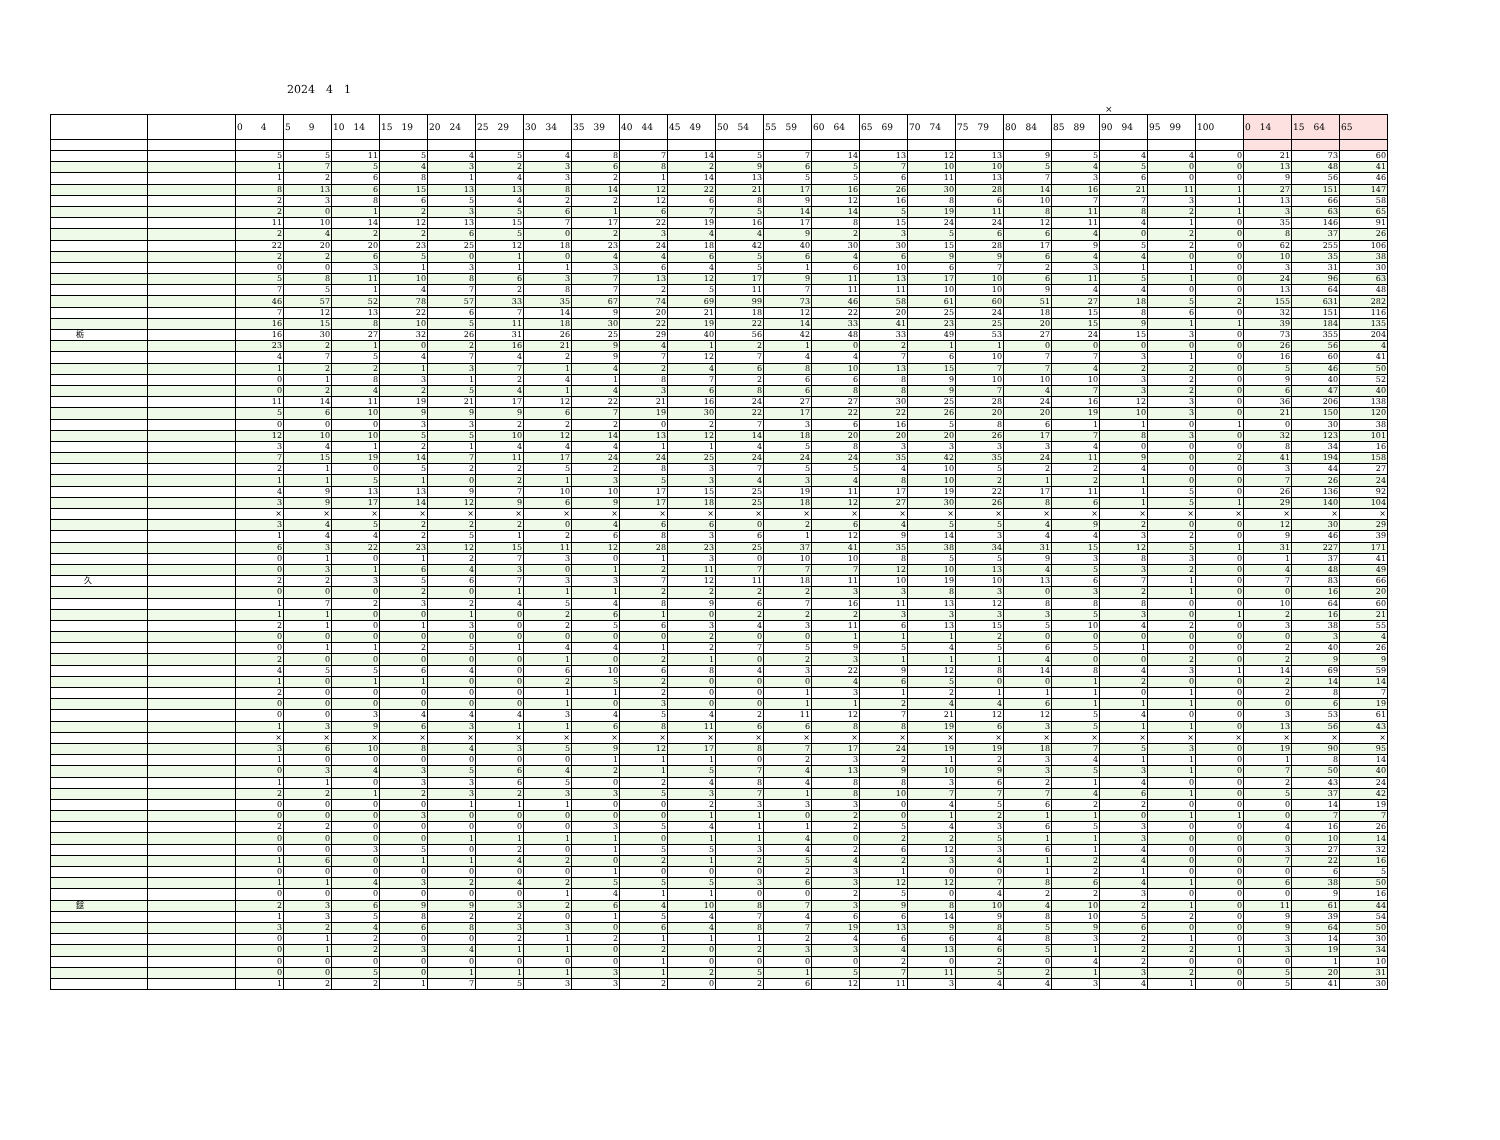2024　4　1
×
| | | 0 4 | 5 9 | 10 14 | 15 19 | 20 24 | 25 29 | 30 34 | 35 39 | 40 44 | 45 49 | 50 54 | 55 59 | 60 64 | 65 69 | 70 74 | 75 79 | 80 84 | 85 89 | 90 94 | 95 99 | 100 | 0 14 | 15 64 | 65 |
| --- | --- | --- | --- | --- | --- | --- | --- | --- | --- | --- | --- | --- | --- | --- | --- | --- | --- | --- | --- | --- | --- | --- | --- | --- | --- |
| | | 5 | 5 | 11 | 5 | 4 | 5 | 4 | 8 | 7 | 14 | 5 | 7 | 14 | 13 | 12 | 13 | 9 | 5 | 4 | 4 | 0 | 21 | 73 | 60 |
| | | 1 | 7 | 5 | 4 | 3 | 2 | 3 | 6 | 8 | 2 | 9 | 6 | 5 | 7 | 10 | 10 | 5 | 4 | 5 | 0 | 0 | 13 | 48 | 41 |
| | | 1 | 2 | 6 | 8 | 1 | 4 | 3 | 2 | 1 | 14 | 13 | 5 | 5 | 6 | 11 | 13 | 7 | 3 | 6 | 0 | 0 | 9 | 56 | 46 |
| | | 8 | 13 | 6 | 15 | 13 | 13 | 8 | 14 | 12 | 22 | 21 | 17 | 16 | 26 | 30 | 28 | 14 | 16 | 21 | 11 | 1 | 27 | 151 | 147 |
| | | 2 | 3 | 8 | 6 | 5 | 4 | 2 | 2 | 12 | 6 | 8 | 9 | 12 | 16 | 8 | 6 | 10 | 7 | 7 | 3 | 1 | 13 | 66 | 58 |
| | | 2 | 0 | 1 | 2 | 3 | 5 | 6 | 1 | 6 | 7 | 5 | 14 | 14 | 5 | 19 | 11 | 8 | 11 | 8 | 2 | 1 | 3 | 63 | 65 |
| | | 11 | 10 | 14 | 12 | 13 | 15 | 7 | 17 | 22 | 19 | 16 | 17 | 8 | 15 | 24 | 24 | 12 | 11 | 4 | 1 | 0 | 35 | 146 | 91 |
| | | 2 | 4 | 2 | 2 | 6 | 5 | 0 | 2 | 3 | 4 | 4 | 9 | 2 | 3 | 5 | 6 | 6 | 4 | 0 | 2 | 0 | 8 | 37 | 26 |
| | | 22 | 20 | 20 | 23 | 25 | 12 | 18 | 23 | 24 | 18 | 42 | 40 | 30 | 30 | 15 | 28 | 17 | 9 | 5 | 2 | 0 | 62 | 255 | 106 |
| | | 2 | 2 | 6 | 5 | 0 | 1 | 0 | 4 | 4 | 6 | 5 | 6 | 4 | 6 | 9 | 9 | 6 | 4 | 4 | 0 | 0 | 10 | 35 | 38 |
| | | 0 | 0 | 3 | 1 | 3 | 1 | 1 | 3 | 6 | 4 | 5 | 1 | 6 | 10 | 6 | 7 | 2 | 3 | 1 | 1 | 0 | 3 | 31 | 30 |
| | | 5 | 8 | 11 | 10 | 8 | 6 | 3 | 7 | 13 | 12 | 17 | 9 | 11 | 13 | 17 | 10 | 6 | 11 | 5 | 1 | 0 | 24 | 96 | 63 |
| | | 7 | 5 | 1 | 4 | 7 | 2 | 8 | 7 | 2 | 5 | 11 | 7 | 11 | 11 | 10 | 10 | 9 | 4 | 4 | 0 | 0 | 13 | 64 | 48 |
| | | 46 | 57 | 52 | 78 | 57 | 33 | 35 | 67 | 74 | 69 | 99 | 73 | 46 | 58 | 61 | 60 | 51 | 27 | 18 | 5 | 2 | 155 | 631 | 282 |
| | | 7 | 12 | 13 | 22 | 6 | 7 | 14 | 9 | 20 | 21 | 18 | 12 | 22 | 20 | 25 | 24 | 18 | 15 | 8 | 6 | 0 | 32 | 151 | 116 |
| | | 16 | 15 | 8 | 10 | 5 | 11 | 18 | 30 | 22 | 19 | 22 | 14 | 33 | 41 | 23 | 25 | 20 | 15 | 9 | 1 | 1 | 39 | 184 | 135 |
| 栃 | | 16 | 30 | 27 | 32 | 26 | 31 | 26 | 25 | 29 | 40 | 56 | 42 | 48 | 33 | 49 | 53 | 27 | 24 | 15 | 3 | 0 | 73 | 355 | 204 |
| | | 23 | 2 | 1 | 0 | 2 | 16 | 21 | 9 | 4 | 1 | 2 | 1 | 0 | 2 | 1 | 1 | 0 | 0 | 0 | 0 | 0 | 26 | 56 | 4 |
| | | 4 | 7 | 5 | 4 | 7 | 4 | 2 | 9 | 7 | 12 | 7 | 4 | 4 | 7 | 6 | 10 | 7 | 7 | 3 | 1 | 0 | 16 | 60 | 41 |
| | | 1 | 2 | 2 | 1 | 3 | 7 | 1 | 4 | 2 | 4 | 6 | 8 | 10 | 13 | 15 | 7 | 7 | 4 | 2 | 2 | 0 | 5 | 46 | 50 |
| | | 0 | 1 | 8 | 3 | 1 | 2 | 4 | 1 | 8 | 7 | 2 | 6 | 6 | 8 | 9 | 10 | 10 | 10 | 3 | 2 | 0 | 9 | 40 | 52 |
| | | 0 | 2 | 4 | 2 | 5 | 4 | 1 | 4 | 3 | 6 | 8 | 6 | 8 | 8 | 9 | 7 | 4 | 7 | 3 | 2 | 0 | 6 | 47 | 40 |
| | | 11 | 14 | 11 | 19 | 21 | 17 | 12 | 22 | 21 | 16 | 24 | 27 | 27 | 30 | 25 | 28 | 24 | 16 | 12 | 3 | 0 | 36 | 206 | 138 |
| | | 5 | 6 | 10 | 9 | 9 | 9 | 6 | 7 | 19 | 30 | 22 | 17 | 22 | 22 | 26 | 20 | 20 | 19 | 10 | 3 | 0 | 21 | 150 | 120 |
| | | 0 | 0 | 0 | 3 | 3 | 2 | 2 | 2 | 0 | 2 | 7 | 3 | 6 | 16 | 5 | 8 | 6 | 1 | 1 | 0 | 1 | 0 | 30 | 38 |
| | | 12 | 10 | 10 | 5 | 5 | 10 | 12 | 14 | 13 | 12 | 14 | 18 | 20 | 20 | 20 | 26 | 17 | 7 | 8 | 3 | 0 | 32 | 123 | 101 |
| | | 3 | 4 | 1 | 2 | 1 | 4 | 4 | 4 | 1 | 1 | 4 | 5 | 8 | 3 | 3 | 3 | 3 | 4 | 0 | 0 | 0 | 8 | 34 | 16 |
| | | 7 | 15 | 19 | 14 | 7 | 11 | 17 | 24 | 24 | 25 | 24 | 24 | 24 | 35 | 42 | 35 | 24 | 11 | 9 | 0 | 2 | 41 | 194 | 158 |
| | | 2 | 1 | 0 | 5 | 2 | 2 | 5 | 2 | 8 | 3 | 7 | 5 | 5 | 4 | 10 | 5 | 2 | 2 | 4 | 0 | 0 | 3 | 44 | 27 |
| | | 1 | 1 | 5 | 1 | 0 | 2 | 1 | 3 | 5 | 3 | 4 | 3 | 4 | 8 | 10 | 2 | 1 | 2 | 1 | 0 | 0 | 7 | 26 | 24 |
| | | 4 | 9 | 13 | 13 | 9 | 7 | 10 | 10 | 17 | 15 | 25 | 19 | 11 | 17 | 19 | 22 | 17 | 11 | 1 | 5 | 0 | 26 | 136 | 92 |
| | | 3 | 9 | 17 | 14 | 12 | 9 | 6 | 9 | 17 | 18 | 25 | 18 | 12 | 27 | 30 | 26 | 8 | 6 | 1 | 5 | 1 | 29 | 140 | 104 |
| | | × | × | × | × | × | × | × | × | × | × | × | × | × | × | × | × | × | × | × | × | × | × | × | × |
| | | 3 | 4 | 5 | 2 | 2 | 2 | 0 | 4 | 6 | 6 | 0 | 2 | 6 | 4 | 5 | 5 | 4 | 9 | 2 | 0 | 0 | 12 | 30 | 29 |
| | | 1 | 4 | 4 | 2 | 5 | 1 | 2 | 6 | 8 | 3 | 6 | 1 | 12 | 9 | 14 | 3 | 4 | 4 | 3 | 2 | 0 | 9 | 46 | 39 |
| | | 6 | 3 | 22 | 23 | 12 | 15 | 11 | 12 | 28 | 23 | 25 | 37 | 41 | 35 | 38 | 34 | 31 | 15 | 12 | 5 | 1 | 31 | 227 | 171 |
| | | 0 | 1 | 0 | 1 | 2 | 7 | 3 | 0 | 1 | 3 | 0 | 10 | 10 | 8 | 5 | 5 | 9 | 3 | 8 | 3 | 0 | 1 | 37 | 41 |
| | | 0 | 3 | 1 | 6 | 4 | 3 | 0 | 1 | 2 | 11 | 7 | 7 | 7 | 12 | 10 | 13 | 4 | 5 | 3 | 2 | 0 | 4 | 48 | 49 |
| 久 | | 2 | 2 | 3 | 5 | 6 | 7 | 3 | 3 | 7 | 12 | 11 | 18 | 11 | 10 | 19 | 10 | 13 | 6 | 7 | 1 | 0 | 7 | 83 | 66 |
| | | 0 | 0 | 0 | 2 | 0 | 1 | 1 | 1 | 2 | 2 | 2 | 2 | 3 | 3 | 8 | 3 | 0 | 3 | 2 | 1 | 0 | 0 | 16 | 20 |
| | | 1 | 7 | 2 | 3 | 2 | 4 | 5 | 4 | 8 | 9 | 6 | 7 | 16 | 11 | 13 | 12 | 8 | 8 | 8 | 0 | 0 | 10 | 64 | 60 |
| | | 1 | 1 | 0 | 0 | 1 | 0 | 2 | 6 | 1 | 0 | 2 | 2 | 2 | 3 | 3 | 3 | 3 | 5 | 3 | 0 | 1 | 2 | 16 | 21 |
| | | 2 | 1 | 0 | 1 | 3 | 0 | 2 | 5 | 6 | 3 | 4 | 3 | 11 | 6 | 13 | 15 | 5 | 10 | 4 | 2 | 0 | 3 | 38 | 55 |
| | | 0 | 0 | 0 | 0 | 0 | 0 | 0 | 0 | 0 | 2 | 0 | 0 | 1 | 1 | 1 | 2 | 0 | 0 | 0 | 0 | 0 | 0 | 3 | 4 |
| | | 0 | 1 | 1 | 2 | 5 | 1 | 4 | 4 | 1 | 2 | 7 | 5 | 9 | 5 | 4 | 5 | 6 | 5 | 1 | 0 | 0 | 2 | 40 | 26 |
| | | 2 | 0 | 0 | 0 | 0 | 0 | 1 | 0 | 2 | 1 | 0 | 2 | 3 | 1 | 1 | 1 | 4 | 0 | 0 | 2 | 0 | 2 | 9 | 9 |
| | | 4 | 5 | 5 | 6 | 4 | 0 | 6 | 10 | 6 | 8 | 4 | 3 | 22 | 9 | 12 | 8 | 14 | 8 | 4 | 3 | 1 | 14 | 69 | 59 |
| | | 1 | 0 | 1 | 1 | 0 | 0 | 2 | 5 | 2 | 0 | 0 | 0 | 4 | 6 | 5 | 0 | 0 | 1 | 2 | 0 | 0 | 2 | 14 | 14 |
| | | 2 | 0 | 0 | 0 | 0 | 0 | 1 | 1 | 2 | 0 | 0 | 1 | 3 | 1 | 2 | 1 | 1 | 1 | 0 | 1 | 0 | 2 | 8 | 7 |
| | | 0 | 0 | 0 | 0 | 0 | 0 | 1 | 0 | 3 | 0 | 0 | 1 | 1 | 2 | 4 | 4 | 6 | 1 | 1 | 1 | 0 | 0 | 6 | 19 |
| | | 0 | 0 | 3 | 4 | 4 | 4 | 3 | 4 | 5 | 4 | 2 | 11 | 12 | 7 | 21 | 12 | 12 | 5 | 4 | 0 | 0 | 3 | 53 | 61 |
| | | 1 | 3 | 9 | 6 | 3 | 1 | 1 | 6 | 8 | 11 | 6 | 6 | 8 | 8 | 19 | 6 | 3 | 5 | 1 | 1 | 0 | 13 | 56 | 43 |
| | | × | × | × | × | × | × | × | × | × | × | × | × | × | × | × | × | × | × | × | × | × | × | × | × |
| | | 3 | 6 | 10 | 8 | 4 | 3 | 5 | 9 | 12 | 17 | 8 | 7 | 17 | 24 | 19 | 19 | 18 | 7 | 5 | 3 | 0 | 19 | 90 | 95 |
| | | 1 | 0 | 0 | 0 | 0 | 0 | 0 | 1 | 1 | 1 | 0 | 2 | 3 | 2 | 1 | 2 | 3 | 4 | 1 | 1 | 0 | 1 | 8 | 14 |
| | | 0 | 3 | 4 | 3 | 5 | 6 | 4 | 2 | 1 | 5 | 7 | 4 | 13 | 9 | 10 | 9 | 3 | 5 | 3 | 1 | 0 | 7 | 50 | 40 |
| | | 1 | 1 | 0 | 3 | 3 | 6 | 5 | 0 | 2 | 4 | 8 | 4 | 8 | 8 | 3 | 6 | 2 | 1 | 4 | 0 | 0 | 2 | 43 | 24 |
| | | 2 | 2 | 1 | 2 | 3 | 2 | 3 | 3 | 5 | 3 | 7 | 1 | 8 | 10 | 7 | 7 | 7 | 4 | 6 | 1 | 0 | 5 | 37 | 42 |
| | | 0 | 0 | 0 | 0 | 1 | 1 | 1 | 0 | 0 | 2 | 3 | 3 | 3 | 0 | 4 | 5 | 6 | 2 | 2 | 0 | 0 | 0 | 14 | 19 |
| | | 0 | 0 | 0 | 3 | 0 | 0 | 0 | 0 | 0 | 1 | 1 | 0 | 2 | 0 | 1 | 2 | 1 | 1 | 0 | 1 | 1 | 0 | 7 | 7 |
| | | 2 | 2 | 0 | 0 | 0 | 0 | 0 | 3 | 5 | 4 | 1 | 1 | 2 | 5 | 4 | 3 | 6 | 5 | 3 | 0 | 0 | 4 | 16 | 26 |
| | | 0 | 0 | 0 | 0 | 1 | 1 | 1 | 1 | 0 | 1 | 1 | 4 | 0 | 2 | 2 | 5 | 1 | 1 | 3 | 0 | 0 | 0 | 10 | 14 |
| | | 0 | 0 | 3 | 5 | 0 | 2 | 0 | 1 | 5 | 5 | 3 | 4 | 2 | 6 | 12 | 3 | 6 | 1 | 4 | 0 | 0 | 3 | 27 | 32 |
| | | 1 | 6 | 0 | 1 | 1 | 4 | 2 | 0 | 2 | 1 | 2 | 5 | 4 | 2 | 3 | 4 | 1 | 2 | 4 | 0 | 0 | 7 | 22 | 16 |
| | | 0 | 0 | 0 | 0 | 0 | 0 | 0 | 1 | 0 | 0 | 0 | 2 | 3 | 1 | 0 | 0 | 1 | 2 | 1 | 0 | 0 | 0 | 6 | 5 |
| | | 1 | 1 | 4 | 3 | 2 | 4 | 2 | 5 | 5 | 5 | 3 | 6 | 3 | 12 | 12 | 7 | 8 | 6 | 4 | 1 | 0 | 6 | 38 | 50 |
| | | 0 | 0 | 0 | 0 | 0 | 0 | 1 | 4 | 1 | 1 | 0 | 0 | 2 | 5 | 0 | 4 | 2 | 2 | 3 | 0 | 0 | 0 | 9 | 16 |
| 鎹 | | 2 | 3 | 6 | 9 | 9 | 3 | 2 | 6 | 4 | 10 | 8 | 7 | 3 | 9 | 8 | 10 | 4 | 10 | 2 | 1 | 0 | 11 | 61 | 44 |
| | | 1 | 3 | 5 | 8 | 2 | 2 | 0 | 1 | 5 | 4 | 7 | 4 | 6 | 6 | 14 | 9 | 8 | 10 | 5 | 2 | 0 | 9 | 39 | 54 |
| | | 3 | 2 | 4 | 6 | 8 | 3 | 3 | 0 | 6 | 4 | 8 | 7 | 19 | 13 | 9 | 8 | 5 | 9 | 6 | 0 | 0 | 9 | 64 | 50 |
| | | 0 | 1 | 2 | 0 | 0 | 2 | 1 | 2 | 1 | 1 | 1 | 2 | 4 | 6 | 6 | 4 | 8 | 3 | 2 | 1 | 0 | 3 | 14 | 30 |
| | | 0 | 1 | 2 | 3 | 4 | 1 | 1 | 0 | 2 | 0 | 2 | 3 | 3 | 4 | 13 | 6 | 5 | 1 | 2 | 2 | 1 | 3 | 19 | 34 |
| | | 0 | 0 | 0 | 0 | 0 | 0 | 0 | 0 | 1 | 0 | 0 | 0 | 0 | 2 | 0 | 2 | 0 | 4 | 2 | 0 | 0 | 0 | 1 | 10 |
| | | 0 | 0 | 5 | 0 | 1 | 1 | 1 | 3 | 1 | 2 | 5 | 1 | 5 | 7 | 11 | 5 | 2 | 1 | 3 | 2 | 0 | 5 | 20 | 31 |
| | | 1 | 2 | 2 | 1 | 7 | 5 | 3 | 3 | 2 | 0 | 2 | 6 | 12 | 11 | 3 | 4 | 4 | 3 | 4 | 1 | 0 | 5 | 41 | 30 |